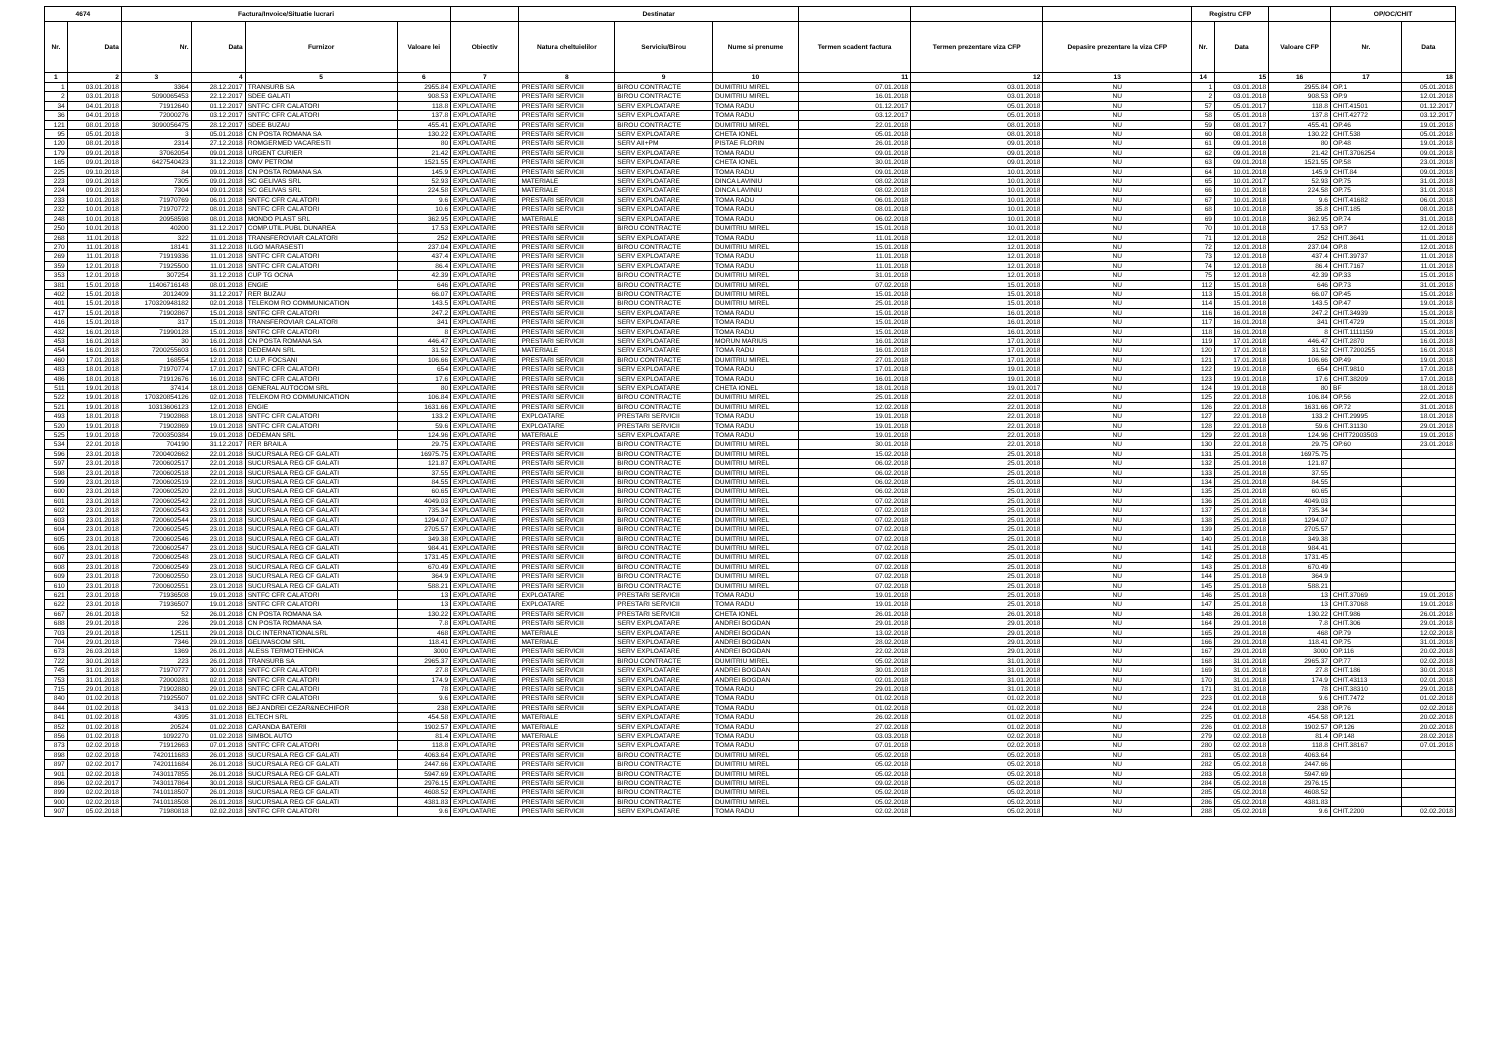| 4674 | | Factura/Invoice/Situatie lucrari | | | | | Destinatar | | | | | | Registru CFP | | | OP/OC/CHIT | |
| --- | --- | --- | --- | --- | --- | --- | --- | --- | --- | --- | --- | --- | --- | --- | --- | --- | --- |
| Nr. | Data | Nr. | Data | Furnizor | Valoare lei | Obiectiv | Natura cheltuielilor | Serviciu/Birou | Nume si prenume | Termen scadent factura | Termen prezentare viza CFP | Depasire prezentare la viza CFP | Nr. | Data | Valoare CFP | Nr. | Data |
| 1 | 2 | 3 | 4 | 5 | 6 | 7 | 8 | 9 | 10 | 11 | 12 | 13 | 14 | 15 | 16 | 17 | 18 |
| 1 | 03.01.2018 | 3364 | 28.12.2017 | TRANSURB SA | 2955.84 | EXPLOATARE | PRESTARI SERVICII | BIROU CONTRACTE | DUMITRIU MIREL | 07.01.2018 | 03.01.2018 | NU | 1 | 03.01.2018 | 2955.84 | OP.1 | 05.01.2018 |
| 2 | 03.01.2018 | 5090065453 | 22.12.2017 | SDEE GALATI | 908.53 | EXPLOATARE | PRESTARI SERVICII | BIROU CONTRACTE | DUMITRIU MIREL | 16.01.2018 | 03.01.2018 | NU | 2 | 03.01.2018 | 908.53 | OP.9 | 12.01.2018 |
| 34 | 04.01.2018 | 71912640 | 01.12.2017 | SNTFC CFR CALATORI | 118.8 | EXPLOATARE | PRESTARI SERVICII | SERV EXPLOATARE | TOMA RADU | 01.12.2017 | 05.01.2018 | NU | 57 | 05.01.2017 | 118.8 | CHIT.41501 | 01.12.2017 |
| 36 | 04.01.2018 | 72000276 | 03.12.2017 | SNTFC CFR CALATORI | 137.8 | EXPLOATARE | PRESTARI SERVICII | SERV EXPLOATARE | TOMA RADU | 03.12.2017 | 05.01.2018 | NU | 58 | 05.01.2018 | 137.8 | CHIT.42772 | 03.12.2017 |
| 121 | 08.01.2018 | 3090056475 | 28.12.2017 | SDEE BUZAU | 455.41 | EXPLOATARE | PRESTARI SERVICII | BIROU CONTRACTE | DUMITRIU MIREL | 22.01.2018 | 08.01.2018 | NU | 59 | 08.01.2017 | 455.41 | OP.46 | 19.01.2018 |
| 95 | 05.01.2018 | 3 | 05.01.2018 | CN POSTA ROMANA SA | 130.22 | EXPLOATARE | PRESTARI SERVICII | SERV EXPLOATARE | CHETA IONEL | 05.01.2018 | 08.01.2018 | NU | 60 | 08.01.2018 | 130.22 | CHIT.538 | 05.01.2018 |
| 120 | 08.01.2018 | 2314 | 27.12.2018 | ROMGERMED VACARESTI | 80 | EXPLOATARE | PRESTARI SERVICII | SERV AII+PM | PISTAE FLORIN | 26.01.2018 | 09.01.2018 | NU | 61 | 09.01.2018 | 80 | OP.48 | 19.01.2018 |
| 179 | 09.01.2018 | 37062054 | 09.01.2018 | URGENT CURIER | 21.42 | EXPLOATARE | PRESTARI SERVICII | SERV EXPLOATARE | TOMA RADU | 09.01.2018 | 09.01.2018 | NU | 62 | 09.01.2018 | 21.42 | CHIT.3706254 | 09.01.2018 |
| 165 | 09.01.2018 | 6427540423 | 31.12.2018 | OMV PETROM | 1521.55 | EXPLOATARE | PRESTARI SERVICII | SERV EXPLOATARE | CHETA IONEL | 30.01.2018 | 09.01.2018 | NU | 63 | 09.01.2018 | 1521.55 | OP.58 | 23.01.2018 |
| 225 | 09.10.2018 | 84 | 09.01.2018 | CN POSTA ROMANA SA | 145.9 | EXPLOATARE | PRESTARI SERVICII | SERV EXPLOATARE | TOMA RADU | 09.01.2018 | 10.01.2018 | NU | 64 | 10.01.2018 | 145.9 | CHIT.84 | 09.01.2018 |
| 223 | 09.01.2018 | 7305 | 09.01.2018 | SC GELIVAS SRL | 52.93 | EXPLOATARE | MATERIALE | SERV EXPLOATARE | DINCA LAVINIU | 08.02.2018 | 10.01.2018 | NU | 65 | 10.01.2017 | 52.93 | OP.75 | 31.01.2018 |
| 224 | 09.01.2018 | 7304 | 09.01.2018 | SC GELIVAS SRL | 224.58 | EXPLOATARE | MATERIALE | SERV EXPLOATARE | DINCA LAVINIU | 08.02.2018 | 10.01.2018 | NU | 66 | 10.01.2018 | 224.58 | OP.75 | 31.01.2018 |
| 233 | 10.01.2018 | 71970769 | 06.01.2018 | SNTFC CFR CALATORI | 9.6 | EXPLOATARE | PRESTARI SERVICII | SERV EXPLOATARE | TOMA RADU | 06.01.2018 | 10.01.2018 | NU | 67 | 10.01.2018 | 9.6 | CHIT.41682 | 06.01.2018 |
| 232 | 10.01.2018 | 71970772 | 08.01.2018 | SNTFC CFR CALATORI | 10.6 | EXPLOATARE | PRESTARI SERVICII | SERV EXPLOATARE | TOMA RADU | 08.01.2018 | 10.01.2018 | NU | 68 | 10.01.2018 | 35.8 | CHIT.185 | 08.01.2018 |
| 248 | 10.01.2018 | 20958598 | 08.01.2018 | MONDO PLAST SRL | 362.95 | EXPLOATARE | MATERIALE | SERV EXPLOATARE | TOMA RADU | 06.02.2018 | 10.01.2018 | NU | 69 | 10.01.2018 | 362.95 | OP.74 | 31.01.2018 |
| 250 | 10.01.2018 | 40200 | 31.12.2017 | COMP.UTIL.PUBL DUNAREA | 17.53 | EXPLOATARE | PRESTARI SERVICII | BIROU CONTRACTE | DUMITRIU MIREL | 15.01.2018 | 10.01.2018 | NU | 70 | 10.01.2018 | 17.53 | OP.7 | 12.01.2018 |
| 268 | 11.01.2018 | 322 | 11.01.2018 | TRANSFEROVIAR CALATORI | 252 | EXPLOATARE | PRESTARI SERVICII | SERV EXPLOATARE | TOMA RADU | 11.01.2018 | 12.01.2018 | NU | 71 | 12.01.2018 | 252 | CHIT.3641 | 11.01.2018 |
| 270 | 11.01.2018 | 18141 | 31.12.2018 | ILGO MARASESTI | 237.04 | EXPLOATARE | PRESTARI SERVICII | BIROU CONTRACTE | DUMITRIU MIREL | 15.01.2018 | 12.01.2018 | NU | 72 | 12.01.2018 | 237.04 | OP.8 | 12.01.2018 |
| 269 | 11.01.2018 | 71919336 | 11.01.2018 | SNTFC CFR CALATORI | 437.4 | EXPLOATARE | PRESTARI SERVICII | SERV EXPLOATARE | TOMA RADU | 11.01.2018 | 12.01.2018 | NU | 73 | 12.01.2018 | 437.4 | CHIT.39737 | 11.01.2018 |
| 359 | 12.01.2018 | 71925500 | 11.01.2018 | SNTFC CFR CALATORI | 86.4 | EXPLOATARE | PRESTARI SERVICII | SERV EXPLOATARE | TOMA RADU | 11.01.2018 | 12.01.2018 | NU | 74 | 12.01.2018 | 86.4 | CHIT.7167 | 11.01.2018 |
| 353 | 12.01.2018 | 307254 | 31.12.2018 | CUP TG OCNA | 42.39 | EXPLOATARE | PRESTARI SERVICII | BIROU CONTRACTE | DUMITRIU MIREL | 31.01.2018 | 12.01.2018 | NU | 75 | 12.01.2018 | 42.39 | OP.33 | 15.01.2018 |
| 381 | 15.01.2018 | 11406716148 | 08.01.2018 | ENGIE | 646 | EXPLOATARE | PRESTARI SERVICII | BIROU CONTRACTE | DUMITRIU MIREL | 07.02.2018 | 15.01.2018 | NU | 112 | 15.01.2018 | 646 | OP.73 | 31.01.2018 |
| 402 | 15.01.2018 | 2012409 | 31.12.2017 | RER BUZAU | 66.07 | EXPLOATARE | PRESTARI SERVICII | BIROU CONTRACTE | DUMITRIU MIREL | 15.01.2018 | 15.01.2018 | NU | 113 | 15.01.2018 | 66.07 | OP.45 | 15.01.2018 |
| 401 | 15.01.2018 | 170320948182 | 02.01.2018 | TELEKOM RO COMMUNICATION | 143.5 | EXPLOATARE | PRESTARI SERVICII | BIROU CONTRACTE | DUMITRIU MIREL | 25.01.2018 | 15.01.2018 | NU | 114 | 15.01.2018 | 143.5 | OP.47 | 19.01.2018 |
| 417 | 15.01.2018 | 71902867 | 15.01.2018 | SNTFC CFR CALATORI | 247.2 | EXPLOATARE | PRESTARI SERVICII | SERV EXPLOATARE | TOMA RADU | 15.01.2018 | 16.01.2018 | NU | 116 | 16.01.2018 | 247.2 | CHIT.34939 | 15.01.2018 |
| 416 | 15.01.2018 | 317 | 15.01.2018 | TRANSFEROVIAR CALATORI | 341 | EXPLOATARE | PRESTARI SERVICII | SERV EXPLOATARE | TOMA RADU | 15.01.2018 | 16.01.2018 | NU | 117 | 16.01.2018 | 341 | CHIT.4729 | 15.01.2018 |
| 432 | 16.01.2018 | 71990128 | 15.01.2018 | SNTFC CFR CALATORI | 8 | EXPLOATARE | PRESTARI SERVICII | SERV EXPLOATARE | TOMA RADU | 15.01.2018 | 16.01.2018 | NU | 118 | 16.01.2018 | 8 | CHIT.1111159 | 15.01.2018 |
| 453 | 16.01.2018 | 30 | 16.01.2018 | CN POSTA ROMANA SA | 446.47 | EXPLOATARE | PRESTARI SERVICII | SERV EXPLOATARE | MORUN MARIUS | 16.01.2018 | 17.01.2018 | NU | 119 | 17.01.2018 | 446.47 | CHIT.2870 | 16.01.2018 |
| 454 | 16.01.2018 | 7200255603 | 16.01.2018 | DEDEMAN SRL | 31.52 | EXPLOATARE | MATERIALE | SERV EXPLOATARE | TOMA RADU | 16.01.2018 | 17.01.2018 | NU | 120 | 17.01.2018 | 31.52 | CHIT.7200255 | 16.01.2018 |
| 460 | 17.01.2018 | 168554 | 12.01.2018 | C.U.P. FOCSANI | 106.66 | EXPLOATARE | PRESTARI SERVICII | BIROU CONTRACTE | DUMITRIU MIREL | 27.01.2018 | 17.01.2018 | NU | 121 | 17.01.2018 | 106.66 | OP.49 | 19.01.2018 |
| 483 | 18.01.2018 | 71970774 | 17.01.2017 | SNTFC CFR CALATORI | 654 | EXPLOATARE | PRESTARI SERVICII | SERV EXPLOATARE | TOMA RADU | 17.01.2018 | 19.01.2018 | NU | 122 | 19.01.2018 | 654 | CHIT.9810 | 17.01.2018 |
| 486 | 18.01.2018 | 71912676 | 16.01.2018 | SNTFC CFR CALATORI | 17.6 | EXPLOATARE | PRESTARI SERVICII | SERV EXPLOATARE | TOMA RADU | 16.01.2018 | 19.01.2018 | NU | 123 | 19.01.2018 | 17.6 | CHIT.38209 | 17.01.2018 |
| 511 | 19.01.2018 | 37414 | 18.01.2018 | GENERAL AUTOCOM SRL | 80 | EXPLOATARE | PRESTARI SERVICII | SERV EXPLOATARE | CHETA IONEL | 18.01.2018 | 19.01.2017 | NU | 124 | 19.01.2018 | 80 | BF | 18.01.2018 |
| 522 | 19.01.2018 | 170320854126 | 02.01.2018 | TELEKOM RO COMMUNICATION | 106.84 | EXPLOATARE | PRESTARI SERVICII | BIROU CONTRACTE | DUMITRIU MIREL | 25.01.2018 | 22.01.2018 | NU | 125 | 22.01.2018 | 106.84 | OP.56 | 22.01.2018 |
| 521 | 19.01.2018 | 10313606123 | 12.01.2018 | ENGIE | 1631.66 | EXPLOATARE | PRESTARI SERVICII | BIROU CONTRACTE | DUMITRIU MIREL | 12.02.2018 | 22.01.2018 | NU | 126 | 22.01.2018 | 1631.66 | OP.72 | 31.01.2018 |
| 493 | 18.01.2018 | 71902868 | 18.01.2018 | SNTFC CFR CALATORI | 133.2 | EXPLOATARE | EXPLOATARE | PRESTARI SERVICII | TOMA RADU | 19.01.2018 | 22.01.2018 | NU | 127 | 22.01.2018 | 133.2 | CHIT.29995 | 18.01.2018 |
| 520 | 19.01.2018 | 71902869 | 19.01.2018 | SNTFC CFR CALATORI | 59.6 | EXPLOATARE | EXPLOATARE | PRESTARI SERVICII | TOMA RADU | 19.01.2018 | 22.01.2018 | NU | 128 | 22.01.2018 | 59.6 | CHIT.31130 | 29.01.2018 |
| 525 | 19.01.2018 | 7200350384 | 19.01.2018 | DEDEMAN SRL | 124.96 | EXPLOATARE | MATERIALE | SERV EXPLOATARE | TOMA RADU | 19.01.2018 | 22.01.2018 | NU | 129 | 22.01.2018 | 124.96 | CHIT72003503 | 19.01.2018 |
| 534 | 22.01.2018 | 704190 | 31.12.2017 | RER BRAILA | 29.75 | EXPLOATARE | PRESTARI SERVICII | BIROU CONTRACTE | DUMITRIU MIREL | 30.01.2018 | 22.01.2018 | NU | 130 | 22.01.2018 | 29.75 | OP.60 | 23.01.2018 |
| 596 | 23.01.2018 | 7200402662 | 22.01.2018 | SUCURSALA REG CF GALATI | 16975.75 | EXPLOATARE | PRESTARI SERVICII | BIROU CONTRACTE | DUMITRIU MIREL | 15.02.2018 | 25.01.2018 | NU | 131 | 25.01.2018 | 16975.75 | | |
| 597 | 23.01.2018 | 7200602517 | 22.01.2018 | SUCURSALA REG CF GALATI | 121.87 | EXPLOATARE | PRESTARI SERVICII | BIROU CONTRACTE | DUMITRIU MIREL | 06.02.2018 | 25.01.2018 | NU | 132 | 25.01.2018 | 121.87 | | |
| 598 | 23.01.2018 | 7200602518 | 22.01.2018 | SUCURSALA REG CF GALATI | 37.55 | EXPLOATARE | PRESTARI SERVICII | BIROU CONTRACTE | DUMITRIU MIREL | 06.02.2018 | 25.01.2018 | NU | 133 | 25.01.2018 | 37.55 | | |
| 599 | 23.01.2018 | 7200602519 | 22.01.2018 | SUCURSALA REG CF GALATI | 84.55 | EXPLOATARE | PRESTARI SERVICII | BIROU CONTRACTE | DUMITRIU MIREL | 06.02.2018 | 25.01.2018 | NU | 134 | 25.01.2018 | 84.55 | | |
| 600 | 23.01.2018 | 7200602520 | 22.01.2018 | SUCURSALA REG CF GALATI | 60.65 | EXPLOATARE | PRESTARI SERVICII | BIROU CONTRACTE | DUMITRIU MIREL | 06.02.2018 | 25.01.2018 | NU | 135 | 25.01.2018 | 60.65 | | |
| 601 | 23.01.2018 | 7200602542 | 22.01.2018 | SUCURSALA REG CF GALATI | 4049.03 | EXPLOATARE | PRESTARI SERVICII | BIROU CONTRACTE | DUMITRIU MIREL | 07.02.2018 | 25.01.2018 | NU | 136 | 25.01.2018 | 4049.03 | | |
| 602 | 23.01.2018 | 7200602543 | 23.01.2018 | SUCURSALA REG CF GALATI | 735.34 | EXPLOATARE | PRESTARI SERVICII | BIROU CONTRACTE | DUMITRIU MIREL | 07.02.2018 | 25.01.2018 | NU | 137 | 25.01.2018 | 735.34 | | |
| 603 | 23.01.2018 | 7200602544 | 23.01.2018 | SUCURSALA REG CF GALATI | 1294.07 | EXPLOATARE | PRESTARI SERVICII | BIROU CONTRACTE | DUMITRIU MIREL | 07.02.2018 | 25.01.2018 | NU | 138 | 25.01.2018 | 1294.07 | | |
| 604 | 23.01.2018 | 7200602545 | 23.01.2018 | SUCURSALA REG CF GALATI | 2705.57 | EXPLOATARE | PRESTARI SERVICII | BIROU CONTRACTE | DUMITRIU MIREL | 07.02.2018 | 25.01.2018 | NU | 139 | 25.01.2018 | 2705.57 | | |
| 605 | 23.01.2018 | 7200602546 | 23.01.2018 | SUCURSALA REG CF GALATI | 349.38 | EXPLOATARE | PRESTARI SERVICII | BIROU CONTRACTE | DUMITRIU MIREL | 07.02.2018 | 25.01.2018 | NU | 140 | 25.01.2018 | 349.38 | | |
| 606 | 23.01.2018 | 7200602547 | 23.01.2018 | SUCURSALA REG CF GALATI | 984.41 | EXPLOATARE | PRESTARI SERVICII | BIROU CONTRACTE | DUMITRIU MIREL | 07.02.2018 | 25.01.2018 | NU | 141 | 25.01.2018 | 984.41 | | |
| 607 | 23.01.2018 | 7200602548 | 23.01.2018 | SUCURSALA REG CF GALATI | 1731.45 | EXPLOATARE | PRESTARI SERVICII | BIROU CONTRACTE | DUMITRIU MIREL | 07.02.2018 | 25.01.2018 | NU | 142 | 25.01.2018 | 1731.45 | | |
| 608 | 23.01.2018 | 7200602549 | 23.01.2018 | SUCURSALA REG CF GALATI | 670.49 | EXPLOATARE | PRESTARI SERVICII | BIROU CONTRACTE | DUMITRIU MIREL | 07.02.2018 | 25.01.2018 | NU | 143 | 25.01.2018 | 670.49 | | |
| 609 | 23.01.2018 | 7200602550 | 23.01.2018 | SUCURSALA REG CF GALATI | 364.9 | EXPLOATARE | PRESTARI SERVICII | BIROU CONTRACTE | DUMITRIU MIREL | 07.02.2018 | 25.01.2018 | NU | 144 | 25.01.2018 | 364.9 | | |
| 610 | 23.01.2018 | 7200602551 | 23.01.2018 | SUCURSALA REG CF GALATI | 588.21 | EXPLOATARE | PRESTARI SERVICII | BIROU CONTRACTE | DUMITRIU MIREL | 07.02.2018 | 25.01.2018 | NU | 145 | 25.01.2018 | 588.21 | | |
| 621 | 23.01.2018 | 71936508 | 19.01.2018 | SNTFC CFR CALATORI | 13 | EXPLOATARE | EXPLOATARE | PRESTARI SERVICII | TOMA RADU | 19.01.2018 | 25.01.2018 | NU | 146 | 25.01.2018 | 13 | CHIT.37069 | 19.01.2018 |
| 622 | 23.01.2018 | 71936507 | 19.01.2018 | SNTFC CFR CALATORI | 13 | EXPLOATARE | EXPLOATARE | PRESTARI SERVICII | TOMA RADU | 19.01.2018 | 25.01.2018 | NU | 147 | 25.01.2018 | 13 | CHIT.37068 | 19.01.2018 |
| 667 | 26.01.2018 | 52 | 26.01.2018 | CN POSTA ROMANA SA | 130.22 | EXPLOATARE | PRESTARI SERVICII | PRESTARI SERVICII | CHETA IONEL | 26.01.2018 | 26.01.2018 | NU | 148 | 26.01.2018 | 130.22 | CHIT.986 | 26.01.2018 |
| 688 | 29.01.2018 | 226 | 29.01.2018 | CN POSTA ROMANA SA | 7.8 | EXPLOATARE | PRESTARI SERVICII | SERV EXPLOATARE | ANDREI BOGDAN | 29.01.2018 | 29.01.2018 | NU | 164 | 29.01.2018 | 7.8 | CHIT.306 | 29.01.2018 |
| 703 | 29.01.2018 | 12511 | 29.01.2018 | DLC INTERNATIONALSRL | 468 | EXPLOATARE | MATERIALE | SERV EXPLOATARE | ANDREI BOGDAN | 13.02.2018 | 29.01.2018 | NU | 165 | 29.01.2018 | 468 | OP.79 | 12.02.2018 |
| 704 | 29.01.2018 | 7346 | 29.01.2018 | GELIVASCOM SRL | 118.41 | EXPLOATARE | MATERIALE | SERV EXPLOATARE | ANDREI BOGDAN | 28.02.2018 | 29.01.2018 | NU | 166 | 29.01.2018 | 118.41 | OP.75 | 31.01.2018 |
| 673 | 26.03.2018 | 1369 | 26.01.2018 | ALESS TERMOTEHNICA | 3000 | EXPLOATARE | PRESTARI SERVICII | SERV EXPLOATARE | ANDREI BOGDAN | 22.02.2018 | 29.01.2018 | NU | 167 | 29.01.2018 | 3000 | OP.116 | 20.02.2018 |
| 722 | 30.01.2018 | 223 | 26.01.2018 | TRANSURB SA | 2965.37 | EXPLOATARE | PRESTARI SERVICII | BIROU CONTRACTE | DUMITRIU MIREL | 05.02.2018 | 31.01.2018 | NU | 168 | 31.01.2018 | 2965.37 | OP.77 | 02.02.2018 |
| 745 | 31.01.2018 | 71970777 | 30.01.2018 | SNTFC CFR CALATORI | 27.8 | EXPLOATARE | PRESTARI SERVICII | SERV EXPLOATARE | ANDREI BOGDAN | 30.01.2018 | 31.01.2018 | NU | 169 | 31.01.2018 | 27.8 | CHIT.186 | 30.01.2018 |
| 753 | 31.01.2018 | 72000281 | 02.01.2018 | SNTFC CFR CALATORI | 174.9 | EXPLOATARE | PRESTARI SERVICII | SERV EXPLOATARE | ANDREI BOGDAN | 02.01.2018 | 31.01.2018 | NU | 170 | 31.01.2018 | 174.9 | CHIT.43113 | 02.01.2018 |
| 715 | 29.01.2018 | 71902880 | 29.01.2018 | SNTFC CFR CALATORI | 78 | EXPLOATARE | PRESTARI SERVICII | SERV EXPLOATARE | TOMA RADU | 29.01.2018 | 31.01.2018 | NU | 171 | 31.01.2018 | 78 | CHIT.38310 | 29.01.2018 |
| 840 | 01.02.2018 | 71925507 | 01.02.2018 | SNTFC CFR CALATORI | 9.6 | EXPLOATARE | PRESTARI SERVICII | SERV EXPLOATARE | TOMA RADU | 01.02.2018 | 01.02.2018 | NU | 223 | 01.02.2018 | 9.6 | CHIT.7472 | 01.02.2018 |
| 844 | 01.02.2018 | 3413 | 01.02.2018 | BEJ ANDREI CEZAR&NECHIFOR | 238 | EXPLOATARE | PRESTARI SERVICII | SERV EXPLOATARE | TOMA RADU | 01.02.2018 | 01.02.2018 | NU | 224 | 01.02.2018 | 238 | OP.76 | 02.02.2018 |
| 841 | 01.02.2018 | 4395 | 31.01.2018 | ELTECH SRL | 454.58 | EXPLOATARE | MATERIALE | SERV EXPLOATARE | TOMA RADU | 26.02.2018 | 01.02.2018 | NU | 225 | 01.02.2018 | 454.58 | OP.121 | 20.02.2018 |
| 852 | 01.02.2018 | 20524 | 01.02.2018 | CARANDA BATERII | 1902.57 | EXPLOATARE | MATERIALE | SERV EXPLOATARE | TOMA RADU | 27.02.2018 | 01.02.2018 | NU | 226 | 01.02.2018 | 1902.57 | OP.126 | 20.02.2018 |
| 856 | 01.02.2018 | 1092270 | 01.02.2018 | SIMBOL AUTO | 81.4 | EXPLOATARE | MATERIALE | SERV EXPLOATARE | TOMA RADU | 03.03.2018 | 02.02.2018 | NU | 279 | 02.02.2018 | 81.4 | OP.148 | 28.02.2018 |
| 873 | 02.02.2018 | 71912663 | 07.01.2018 | SNTFC CFR CALATORI | 118.8 | EXPLOATARE | PRESTARI SERVICII | SERV EXPLOATARE | TOMA RADU | 07.01.2018 | 02.02.2018 | NU | 280 | 02.02.2018 | 118.8 | CHIT.38167 | 07.01.2018 |
| 898 | 02.02.2018 | 7420111683 | 26.01.2018 | SUCURSALA REG CF GALATI | 4063.64 | EXPLOATARE | PRESTARI SERVICII | BIROU CONTRACTE | DUMITRIU MIREL | 05.02.2018 | 05.02.2018 | NU | 281 | 05.02.2018 | 4063.64 | | |
| 897 | 02.02.2017 | 7420111684 | 26.01.2018 | SUCURSALA REG CF GALATI | 2447.66 | EXPLOATARE | PRESTARI SERVICII | BIROU CONTRACTE | DUMITRIU MIREL | 05.02.2018 | 05.02.2018 | NU | 282 | 05.02.2018 | 2447.66 | | |
| 901 | 02.02.2018 | 7430117855 | 26.01.2018 | SUCURSALA REG CF GALATI | 5947.69 | EXPLOATARE | PRESTARI SERVICII | BIROU CONTRACTE | DUMITRIU MIREL | 05.02.2018 | 05.02.2018 | NU | 283 | 05.02.2018 | 5947.69 | | |
| 896 | 02.02.2017 | 7430117864 | 30.01.2018 | SUCURSALA REG CF GALATI | 2976.15 | EXPLOATARE | PRESTARI SERVICII | BIROU CONTRACTE | DUMITRIU MIREL | 09.02.2018 | 05.02.2018 | NU | 284 | 05.02.2018 | 2976.15 | | |
| 899 | 02.02.2018 | 7410118507 | 26.01.2018 | SUCURSALA REG CF GALATI | 4608.52 | EXPLOATARE | PRESTARI SERVICII | BIROU CONTRACTE | DUMITRIU MIREL | 05.02.2018 | 05.02.2018 | NU | 285 | 05.02.2018 | 4608.52 | | |
| 900 | 02.02.2018 | 7410118508 | 26.01.2018 | SUCURSALA REG CF GALATI | 4381.83 | EXPLOATARE | PRESTARI SERVICII | BIROU CONTRACTE | DUMITRIU MIREL | 05.02.2018 | 05.02.2018 | NU | 286 | 05.02.2018 | 4381.83 | | |
| 907 | 05.02.2018 | 71980818 | 02.02.2018 | SNTFC CFR CALATORI | 9.6 | EXPLOATARE | PRESTARI SERVICII | SERV EXPLOATARE | TOMA RADU | 02.02.2018 | 05.02.2018 | NU | 288 | 05.02.2018 | 9.6 | CHIT.2200 | 02.02.2018 |